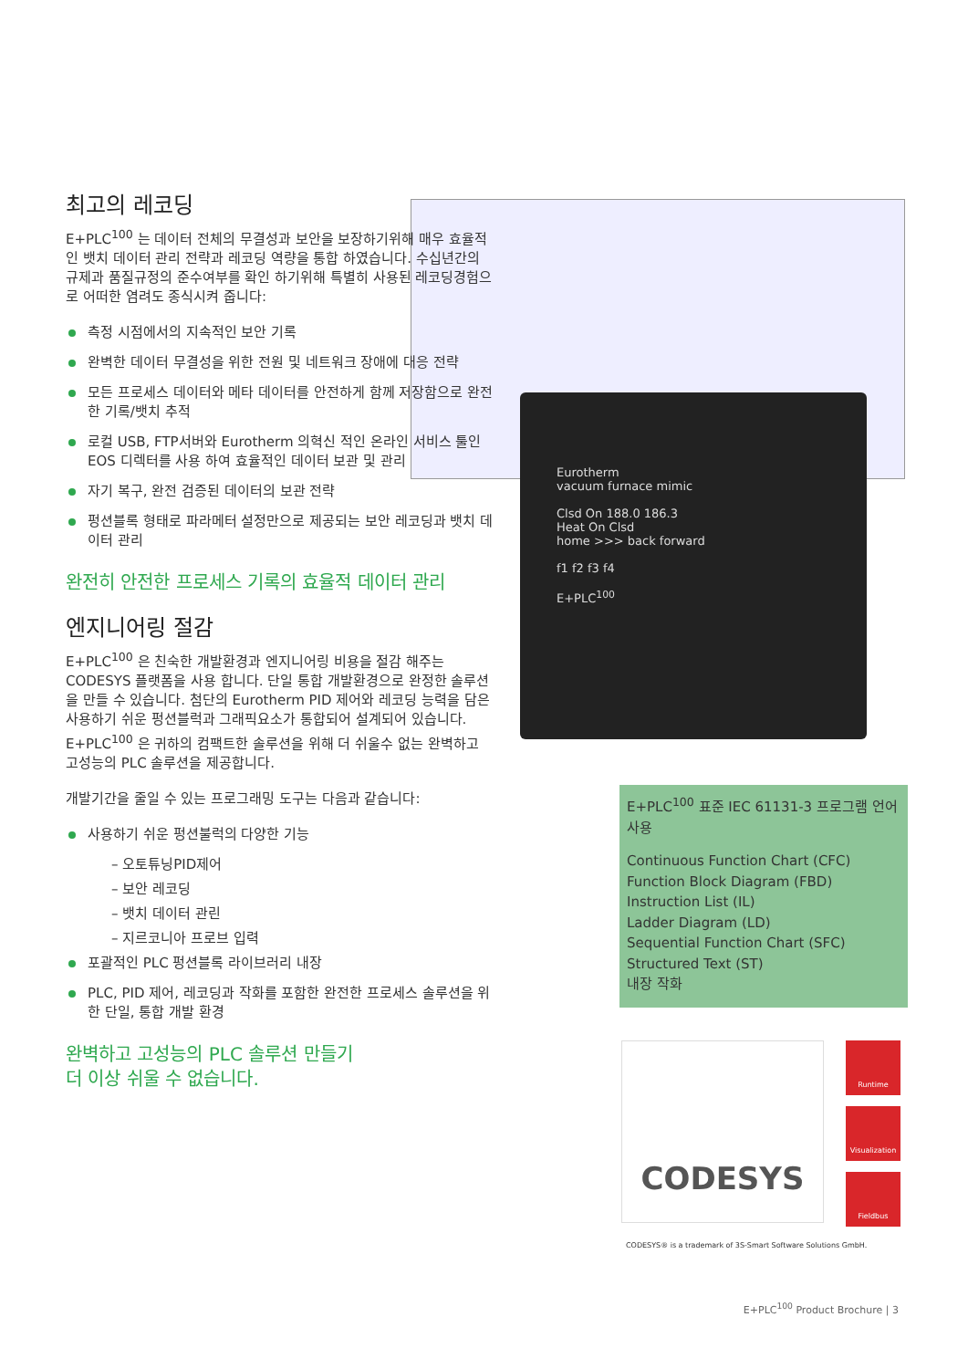Eurotherm
vacuum furnace mimic
Clsd On 188.0 186.3
Heat On Clsd
home >>> back forward
f1 f2 f3 f4
E+PLC<sup>100</sup>
최고의 레코딩
E+PLC<sup>100</sup> 는 데이터 전체의 무결성과 보안을 보장하기위해 매우 효율적인 뱃치 데이터 관리 전략과 레코딩 역량을 통합 하였습니다. 수십년간의 규제과 품질규정의 준수여부를 확인 하기위해 특별히 사용된 레코딩경험으로 어떠한 염려도 종식시켜 줍니다:
측정 시점에서의 지속적인 보안 기록
완벽한 데이터 무결성을 위한 전원 및 네트워크 장애에 대응 전략
모든 프로세스 데이터와 메타 데이터를 안전하게 함께 저장함으로 완전한 기록/뱃치 추적
로컬 USB, FTP서버와 Eurotherm 의혁신 적인 온라인 서비스 툴인 EOS 디렉터를 사용 하여 효율적인 데이터 보관 및 관리
자기 복구, 완전 검증된 데이터의 보관 전략
펑션블록 형태로 파라메터 설정만으로 제공되는 보안 레코딩과 뱃치 데이터 관리
완전히 안전한 프로세스 기록의 효율적 데이터 관리
엔지니어링 절감
E+PLC<sup>100</sup> 은 친숙한 개발환경과 엔지니어링 비용을 절감 해주는 CODESYS 플랫폼을 사용 합니다. 단일 통합 개발환경으로 완정한 솔루션을 만들 수 있습니다. 첨단의 Eurotherm PID 제어와 레코딩 능력을 담은 사용하기 쉬운 펑션블럭과 그래픽요소가 통합되어 설계되어 있습니다. E+PLC<sup>100</sup> 은 귀하의 컴팩트한 솔루션을 위해 더 쉬울수 없는 완벽하고 고성능의 PLC 솔루션을 제공합니다.
개발기간을 줄일 수 있는 프로그래밍 도구는 다음과 같습니다:
사용하기 쉬운 펑션불럭의 다양한 기능
– 오토튜닝PID제어
– 보안 레코딩
– 뱃치 데이터 관린
– 지르코니아 프로브 입력
포괄적인 PLC 펑션블록 라이브러리 내장
PLC, PID 제어, 레코딩과 작화를 포함한 완전한 프로세스 솔루션을 위한 단일, 통합 개발 환경
완벽하고 고성능의 PLC 솔루션 만들기
더 이상 쉬울 수 없습니다.
E+PLC<sup>100</sup> 표준 IEC 61131-3 프로그램 언어 사용
Continuous Function Chart (CFC)
Function Block Diagram (FBD)
Instruction List (IL)
Ladder Diagram (LD)
Sequential Function Chart (SFC)
Structured Text (ST)
내장 작화
CODESYS
Runtime
Visualization
Fieldbus
CODESYS® is a trademark of 3S-Smart Software Solutions GmbH.
E+PLC<sup>100</sup> Product Brochure | 3